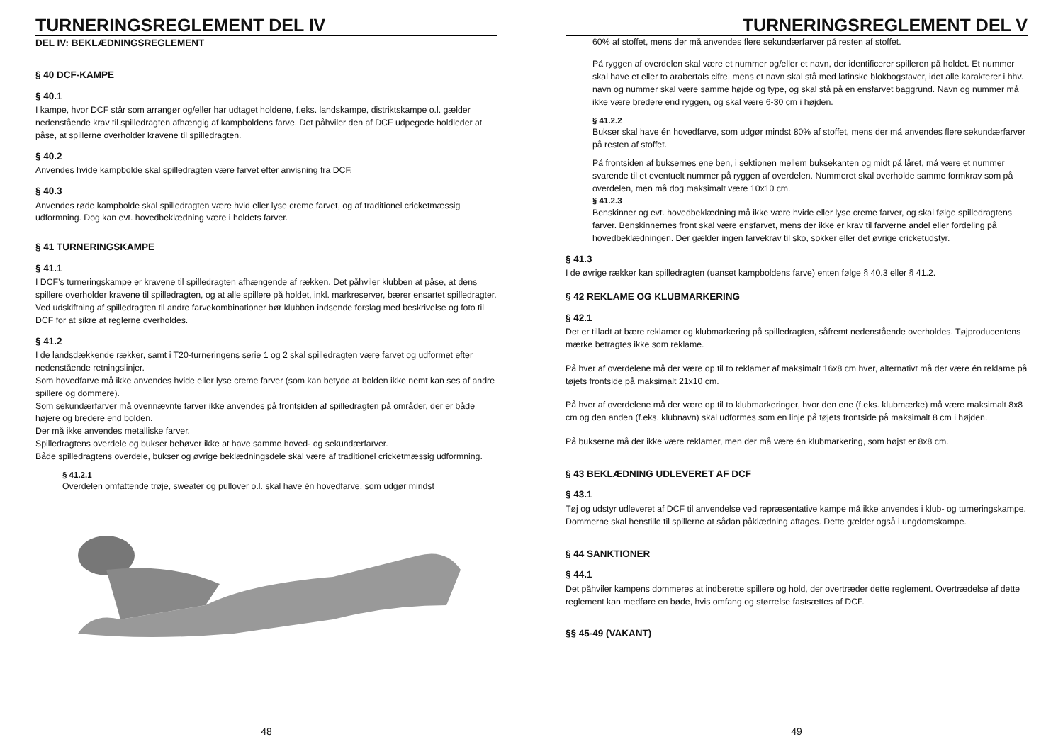TURNERINGSREGLEMENT DEL IV
DEL IV: BEKLÆDNINGSREGLEMENT
§ 40 DCF-KAMPE
§ 40.1
I kampe, hvor DCF står som arrangør og/eller har udtaget holdene, f.eks. landskampe, distriktskampe o.l. gælder nedenstående krav til spilledragten afhængig af kampboldens farve. Det påhviler den af DCF udpegede holdleder at påse, at spillerne overholder kravene til spilledragten.
§ 40.2
Anvendes hvide kampbolde skal spilledragten være farvet efter anvisning fra DCF.
§ 40.3
Anvendes røde kampbolde skal spilledragten være hvid eller lyse creme farvet, og af traditionel cricketmæssig udformning. Dog kan evt. hovedbeklædning være i holdets farver.
§ 41 TURNERINGSKAMPE
§ 41.1
I DCF’s turneringskampe er kravene til spilledragten afhængende af rækken. Det påhviler klubben at påse, at dens spillere overholder kravene til spilledragten, og at alle spillere på holdet, inkl. markreserver, bærer ensartet spilledragter. Ved udskiftning af spilledragten til andre farvekombinationer bør klubben indsende forslag med beskrivelse og foto til DCF for at sikre at reglerne overholdes.
§ 41.2
I de landsdækkende rækker, samt i T20-turneringens serie 1 og 2 skal spilledragten være farvet og udformet efter nedenstående retningslinjer.
Som hovedfarve må ikke anvendes hvide eller lyse creme farver (som kan betyde at bolden ikke nemt kan ses af andre spillere og dommere).
Som sekundærfarver må ovennævnte farver ikke anvendes på frontsiden af spilledragten på områder, der er både højere og bredere end bolden.
Der må ikke anvendes metalliske farver.
Spilledragtens overdele og bukser behøver ikke at have samme hoved- og sekundærfarver.
Både spilledragtens overdele, bukser og øvrige beklædningsdele skal være af traditionel cricketmæssig udformning.
§ 41.2.1
Overdelen omfattende trøje, sweater og pullover o.l. skal have én hovedfarve, som udgør mindst
48
TURNERINGSREGLEMENT DEL V
60% af stoffet, mens der må anvendes flere sekundærfarver på resten af stoffet.
På ryggen af overdelen skal være et nummer og/eller et navn, der identificerer spilleren på holdet. Et nummer skal have et eller to arabertals cifre, mens et navn skal stå med latinske blokbogstaver, idet alle karakterer i hhv. navn og nummer skal være samme højde og type, og skal stå på en ensfarvet baggrund. Navn og nummer må ikke være bredere end ryggen, og skal være 6-30 cm i højden.
§ 41.2.2
Bukser skal have én hovedfarve, som udgør mindst 80% af stoffet, mens der må anvendes flere sekundærfarver på resten af stoffet.
På frontsiden af buksernes ene ben, i sektionen mellem buksekanten og midt på låret, må være et nummer svarende til et eventuelt nummer på ryggen af overdelen. Nummeret skal overholde samme formkrav som på overdelen, men må dog maksimalt være 10x10 cm.
§ 41.2.3
Benskinner og evt. hovedbeklædning må ikke være hvide eller lyse creme farver, og skal følge spilledragtens farver. Benskinnernes front skal være ensfarvet, mens der ikke er krav til farverne andel eller fordeling på hovedbeklædningen. Der gælder ingen farvekrav til sko, sokker eller det øvrige cricketudstyr.
§ 41.3
I de øvrige rækker kan spilledragten (uanset kampboldens farve) enten følge § 40.3 eller § 41.2.
§ 42 REKLAME OG KLUBMARKERING
§ 42.1
Det er tilladt at bære reklamer og klubmarkering på spilledragten, såfremt nedenstående overholdes. Tøjproducentens mærke betragtes ikke som reklame.
På hver af overdelene må der være op til to reklamer af maksimalt 16x8 cm hver, alternativt må der være én reklame på tøjets frontside på maksimalt 21x10 cm.
På hver af overdelene må der være op til to klubmarkeringer, hvor den ene (f.eks. klubmærke) må være maksimalt 8x8 cm og den anden (f.eks. klubnavn) skal udformes som en linje på tøjets frontside på maksimalt 8 cm i højden.
På bukserne må der ikke være reklamer, men der må være én klubmarkering, som højst er 8x8 cm.
§ 43 BEKLÆDNING UDLEVERET AF DCF
§ 43.1
Tøj og udstyr udleveret af DCF til anvendelse ved repræsentative kampe må ikke anvendes i klub- og turneringskampe. Dommerne skal henstille til spillerne at sådan påklædning aftages. Dette gælder også i ungdomskampe.
§ 44 SANKTIONER
§ 44.1
Det påhviler kampens dommeres at indberette spillere og hold, der overtræder dette reglement. Overtrædelse af dette reglement kan medføre en bøde, hvis omfang og størrelse fastsættes af DCF.
§§ 45-49 (VAKANT)
49